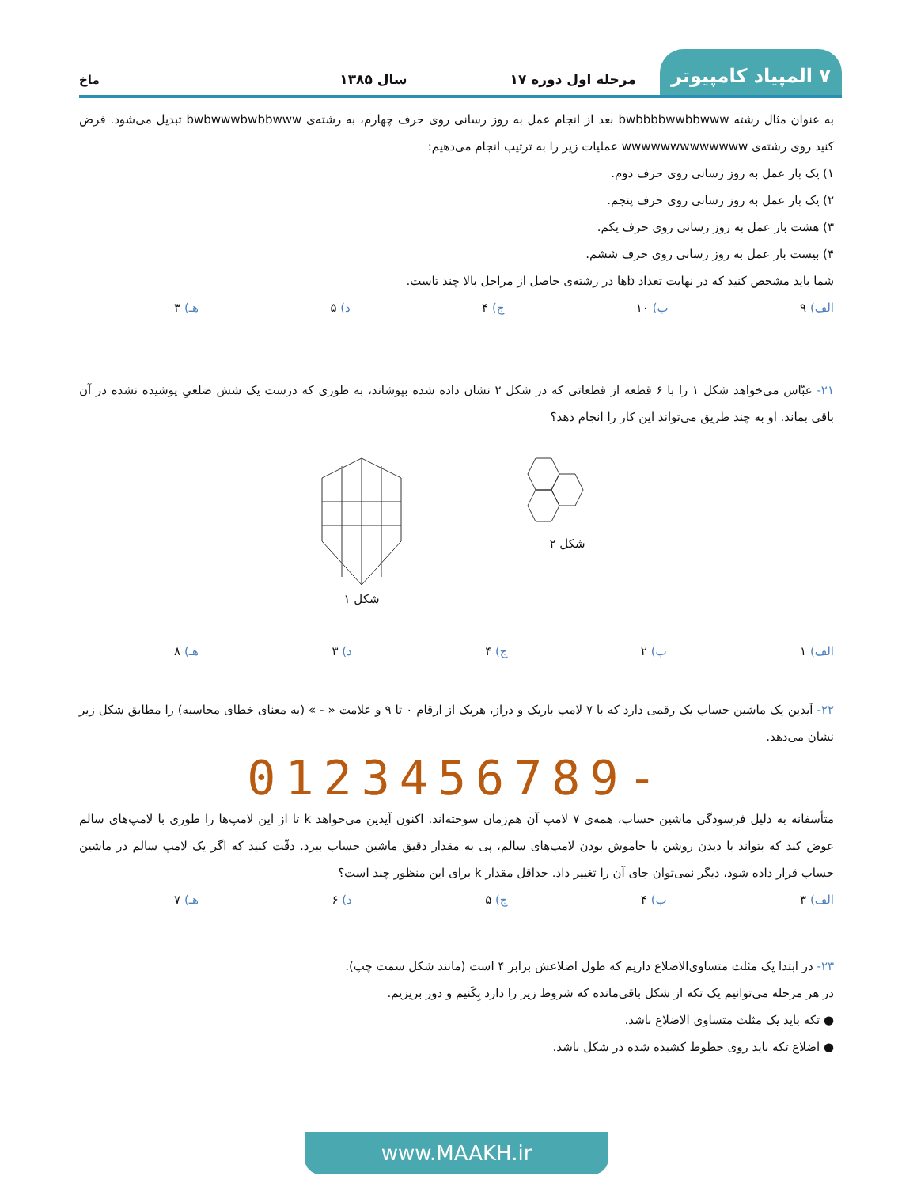۷ المپیاد کامپیوتر مرحله اول دوره ۱۷ سال ۱۳۸۵ ماخ
به عنوان مثال رشته bwbbbbwwbbwww بعد از انجام عمل به روز رسانی روی حرف چهارم، به رشته‌ی bwbwwwbwbbwww تبدیل می‌شود. فرض کنید روی رشته‌ی wwwwwwwwwwwww عملیات زیر را به ترتیب انجام می‌دهیم:
۱) یک بار عمل به روز رسانی روی حرف دوم.
۲) یک بار عمل به روز رسانی روی حرف پنجم.
۳) هشت بار عمل به روز رسانی روی حرف یکم.
۴) بیست بار عمل به روز رسانی روی حرف ششم.
شما باید مشخص کنید که در نهایت تعداد bها در رشته‌ی حاصل از مراحل بالا چند تاست.
الف) ۹ ب) ۱۰ ج) ۴ د) ۵ هـ) ۳
۲۱- عبّاس می‌خواهد شکل ۱ را با ۶ قطعه از قطعاتی که در شکل ۲ نشان داده شده بپوشاند، به طوری که درست یک شش ضلعیِ پوشیده نشده در آن باقی بماند. او به چند طریق می‌تواند این کار را انجام دهد؟
شکل ۲ شکل ۱
الف) ۱ ب) ۲ ج) ۴ د) ۳ هـ) ۸
۲۲- آیدین یک ماشین حساب یک رقمی دارد که با ۷ لامپ باریک و دراز، هریک از ارقام ۰ تا ۹ و علامت « - » (به معنای خطای محاسبه) را مطابق شکل زیر نشان می‌دهد.
0123456789-
متأسفانه به دلیل فرسودگی ماشین حساب، همه‌ی ۷ لامپ آن هم‌زمان سوخته‌اند. اکنون آیدین می‌خواهد k تا از این لامپ‌ها را طوری با لامپ‌های سالم عوض کند که بتواند با دیدن روشن یا خاموش بودن لامپ‌های سالم، پی به مقدار دقیق ماشین حساب ببرد. دقّت کنید که اگر یک لامپ سالم در ماشین حساب قرار داده شود، دیگر نمی‌توان جای آن را تغییر داد. حداقل مقدار k برای این منظور چند است؟
الف) ۳ ب) ۴ ج) ۵ د) ۶ هـ) ۷
۲۳- در ابتدا یک مثلث متساوی‌الاضلاع داریم که طول اضلاعش برابر ۴ است (مانند شکل سمت چپ).
در هر مرحله می‌توانیم یک تکه از شکل باقی‌مانده که شروط زیر را دارد بِکَنیم و دور بریزیم.
● تکه باید یک مثلث متساوی الاضلاع باشد.
● اضلاع تکه باید روی خطوط کشیده شده در شکل باشد.
www.MAAKH.ir